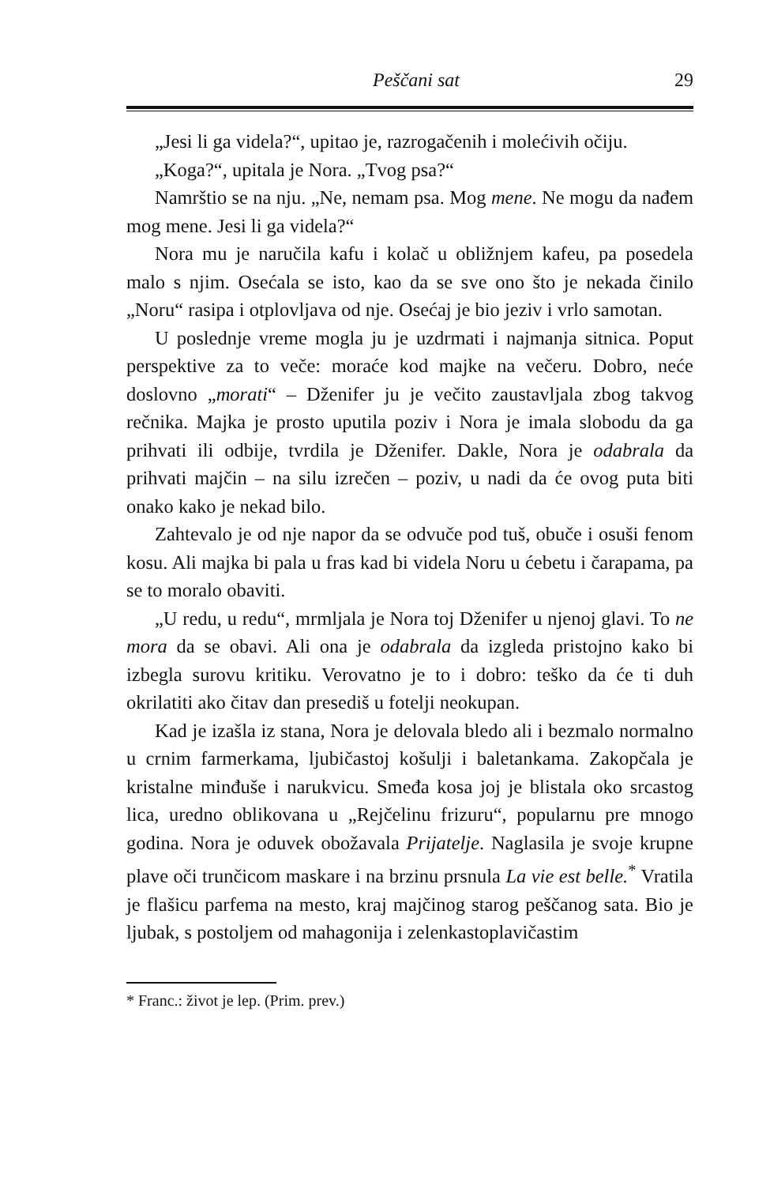Peščani sat 29
„Jesi li ga videla?“, upitao je, razrogačenih i molećivih očiju.
„Koga?“, upitala je Nora. „Tvog psa?“
Namrštio se na nju. „Ne, nemam psa. Mog mene. Ne mogu da nađem mog mene. Jesi li ga videla?“
Nora mu je naručila kafu i kolač u obližnjem kafeu, pa posedela malo s njim. Osećala se isto, kao da se sve ono što je nekada činilo „Noru“ rasipa i otplovljava od nje. Osećaj je bio jeziv i vrlo samotan.
U poslednje vreme mogla ju je uzdrmati i najmanja sitnica. Poput perspektive za to veče: moraće kod majke na večeru. Dobro, neće doslovno „morati“ – Dženifer ju je večito zaustavljala zbog takvog rečnika. Majka je prosto uputila poziv i Nora je imala slobodu da ga prihvati ili odbije, tvrdila je Dženifer. Dakle, Nora je odabrala da prihvati majčin – na silu izrečen – poziv, u nadi da će ovog puta biti onako kako je nekad bilo.
Zahtevalo je od nje napor da se odvuče pod tuš, obuče i osuši fenom kosu. Ali majka bi pala u fras kad bi videla Noru u ćebetu i čarapama, pa se to moralo obaviti.
„U redu, u redu“, mrmljala je Nora toj Dženifer u njenoj glavi. To ne mora da se obavi. Ali ona je odabrala da izgleda pristojno kako bi izbegla surovu kritiku. Verovatno je to i dobro: teško da će ti duh okrilatiti ako čitav dan presediš u fotelji neokupan.
Kad je izašla iz stana, Nora je delovala bledo ali i bezmalo normalno u crnim farmerkama, ljubičastoj košulji i baletankama. Zakopčala je kristalne minđuše i narukvicu. Smeđa kosa joj je blistala oko srcastog lica, uredno oblikovana u „Rejčelinu frizuru“, popularnu pre mnogo godina. Nora je oduvek obožavala Prijatelje. Naglasila je svoje krupne plave oči trunčicom maskare i na brzinu prsnula La vie est belle.<sup>*</sup> Vratila je flašicu parfema na mesto, kraj majčinog starog peščanog sata. Bio je ljubak, s postoljem od mahagonija i zelenkastoplavičastim
* Franc.: život je lep. (Prim. prev.)